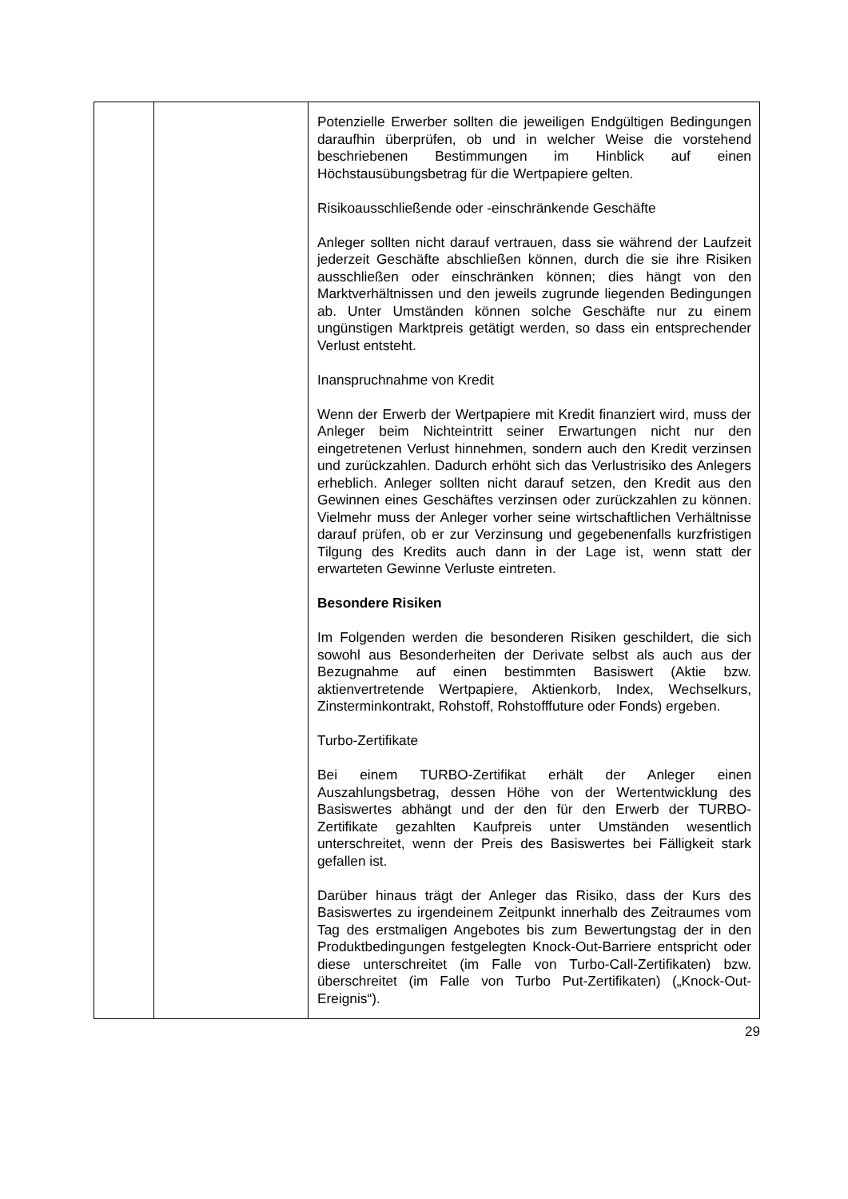| | | Potenzielle Erwerber sollten die jeweiligen Endgültigen Bedingungen daraufhin überprüfen, ob und in welcher Weise die vorstehend beschriebenen Bestimmungen im Hinblick auf einen Höchstausübungsbetrag für die Wertpapiere gelten. Risikoausschließende oder -einschränkende Geschäfte Anleger sollten nicht darauf vertrauen, dass sie während der Laufzeit jederzeit Geschäfte abschließen können, durch die sie ihre Risiken ausschließen oder einschränken können; dies hängt von den Marktverhältnissen und den jeweils zugrunde liegenden Bedingungen ab. Unter Umständen können solche Geschäfte nur zu einem ungünstigen Marktpreis getätigt werden, so dass ein entsprechender Verlust entsteht. Inanspruchnahme von Kredit Wenn der Erwerb der Wertpapiere mit Kredit finanziert wird, muss der Anleger beim Nichteintritt seiner Erwartungen nicht nur den eingetretenen Verlust hinnehmen, sondern auch den Kredit verzinsen und zurückzahlen. Dadurch erhöht sich das Verlustrisiko des Anlegers erheblich. Anleger sollten nicht darauf setzen, den Kredit aus den Gewinnen eines Geschäftes verzinsen oder zurückzahlen zu können. Vielmehr muss der Anleger vorher seine wirtschaftlichen Verhältnisse darauf prüfen, ob er zur Verzinsung und gegebenenfalls kurzfristigen Tilgung des Kredits auch dann in der Lage ist, wenn statt der erwarteten Gewinne Verluste eintreten. Besondere Risiken Im Folgenden werden die besonderen Risiken geschildert, die sich sowohl aus Besonderheiten der Derivate selbst als auch aus der Bezugnahme auf einen bestimmten Basiswert (Aktie bzw. aktienvertretende Wertpapiere, Aktienkorb, Index, Wechselkurs, Zinsterminkontrakt, Rohstoff, Rohstofffuture oder Fonds) ergeben. Turbo-Zertifikate Bei einem TURBO-Zertifikat erhält der Anleger einen Auszahlungsbetrag, dessen Höhe von der Wertentwicklung des Basiswertes abhängt und der den für den Erwerb der TURBO-Zertifikate gezahlten Kaufpreis unter Umständen wesentlich unterschreitet, wenn der Preis des Basiswertes bei Fälligkeit stark gefallen ist. Darüber hinaus trägt der Anleger das Risiko, dass der Kurs des Basiswertes zu irgendeinem Zeitpunkt innerhalb des Zeitraumes vom Tag des erstmaligen Angebotes bis zum Bewertungstag der in den Produktbedingungen festgelegten Knock-Out-Barriere entspricht oder diese unterschreitet (im Falle von Turbo-Call-Zertifikaten) bzw. überschreitet (im Falle von Turbo Put-Zertifikaten) („Knock-Out-Ereignis“). |
29